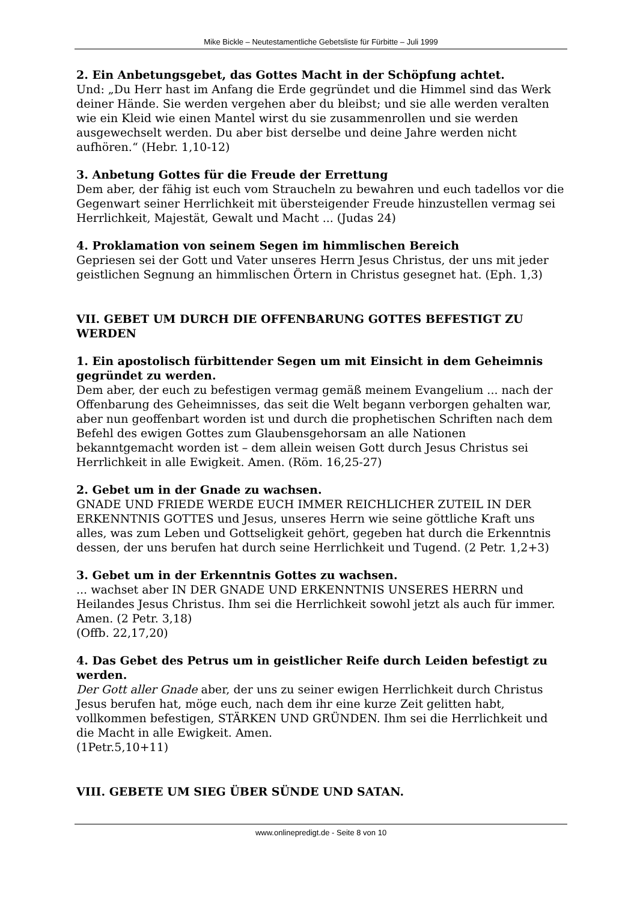Mike Bickle – Neutestamentliche Gebetsliste für Fürbitte – Juli 1999
2. Ein Anbetungsgebet, das Gottes Macht in der Schöpfung achtet.
Und: „Du Herr hast im Anfang die Erde gegründet und die Himmel sind das Werk deiner Hände. Sie werden vergehen aber du bleibst; und sie alle werden veralten wie ein Kleid wie einen Mantel wirst du sie zusammenrollen und sie werden ausgewechselt werden. Du aber bist derselbe und deine Jahre werden nicht aufhören.“ (Hebr. 1,10-12)
3. Anbetung Gottes für die Freude der Errettung
Dem aber, der fähig ist euch vom Straucheln zu bewahren und euch tadellos vor die Gegenwart seiner Herrlichkeit mit übersteigender Freude hinzustellen vermag sei Herrlichkeit, Majestät, Gewalt und Macht ... (Judas 24)
4. Proklamation von seinem Segen im himmlischen Bereich
Gepriesen sei der Gott und Vater unseres Herrn Jesus Christus, der uns mit jeder geistlichen Segnung an himmlischen Örtern in Christus gesegnet hat. (Eph. 1,3)
VII. GEBET UM DURCH DIE OFFENBARUNG GOTTES BEFESTIGT ZU WERDEN
1. Ein apostolisch fürbittender Segen um mit Einsicht in dem Geheimnis gegründet zu werden.
Dem aber, der euch zu befestigen vermag gemäß meinem Evangelium ... nach der Offenbarung des Geheimnisses, das seit die Welt begann verborgen gehalten war, aber nun geoffenbart worden ist und durch die prophetischen Schriften nach dem Befehl des ewigen Gottes zum Glaubensgehorsam an alle Nationen bekanntgemacht worden ist – dem allein weisen Gott durch Jesus Christus sei Herrlichkeit in alle Ewigkeit. Amen. (Röm. 16,25-27)
2. Gebet um in der Gnade zu wachsen.
GNADE UND FRIEDE WERDE EUCH IMMER REICHLICHER ZUTEIL IN DER ERKENNTNIS GOTTES und Jesus, unseres Herrn wie seine göttliche Kraft uns alles, was zum Leben und Gottseligkeit gehört, gegeben hat durch die Erkenntnis dessen, der uns berufen hat durch seine Herrlichkeit und Tugend. (2 Petr. 1,2+3)
3. Gebet um in der Erkenntnis Gottes zu wachsen.
... wachset aber IN DER GNADE UND ERKENNTNIS UNSERES HERRN und Heilandes Jesus Christus. Ihm sei die Herrlichkeit sowohl jetzt als auch für immer. Amen. (2 Petr. 3,18)
(Offb. 22,17,20)
4. Das Gebet des Petrus um in geistlicher Reife durch Leiden befestigt zu werden.
Der Gott aller Gnade aber, der uns zu seiner ewigen Herrlichkeit durch Christus Jesus berufen hat, möge euch, nach dem ihr eine kurze Zeit gelitten habt, vollkommen befestigen, STÄRKEN UND GRÜNDEN. Ihm sei die Herrlichkeit und die Macht in alle Ewigkeit. Amen.
(1Petr.5,10+11)
VIII. GEBETE UM SIEG ÜBER SÜNDE UND SATAN.
www.onlinepredigt.de - Seite 8 von 10